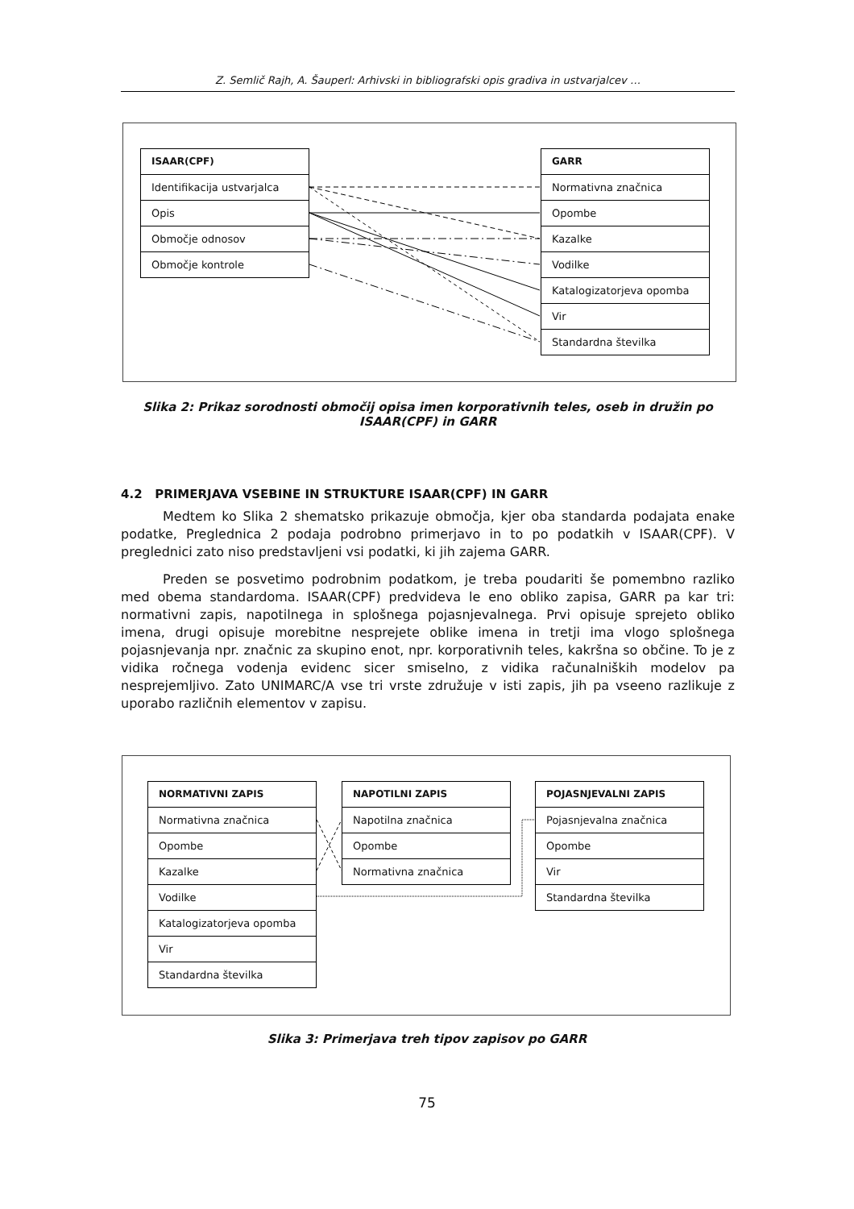Z. Semlič Rajh, A. Šauperl: Arhivski in bibliografski opis gradiva in ustvarjalcev …
ISAAR(CPF)
Identifikacija ustvarjalca
Opis
Območje odnosov
Območje kontrole
GARR
Normativna značnica
Opombe
Kazalke
Vodilke
Katalogizatorjeva opomba
Vir
Standardna številka
Slika 2: Prikaz sorodnosti območij opisa imen korporativnih teles, oseb in družin po ISAAR(CPF) in GARR
4.2 PRIMERJAVA VSEBINE IN STRUKTURE ISAAR(CPF) IN GARR
Medtem ko Slika 2 shematsko prikazuje območja, kjer oba standarda podajata enake podatke, Preglednica 2 podaja podrobno primerjavo in to po podatkih v ISAAR(CPF). V preglednici zato niso predstavljeni vsi podatki, ki jih zajema GARR.
Preden se posvetimo podrobnim podatkom, je treba poudariti še pomembno razliko med obema standardoma. ISAAR(CPF) predvideva le eno obliko zapisa, GARR pa kar tri: normativni zapis, napotilnega in splošnega pojasnjevalnega. Prvi opisuje sprejeto obliko imena, drugi opisuje morebitne nesprejete oblike imena in tretji ima vlogo splošnega pojasnjevanja npr. značnic za skupino enot, npr. korporativnih teles, kakršna so občine. To je z vidika ročnega vodenja evidenc sicer smiselno, z vidika računalniških modelov pa nesprejemljivo. Zato UNIMARC/A vse tri vrste združuje v isti zapis, jih pa vseeno razlikuje z uporabo različnih elementov v zapisu.
NORMATIVNI ZAPIS
Normativna značnica
Opombe
Kazalke
Vodilke
Katalogizatorjeva opomba
Vir
Standardna številka
NAPOTILNI ZAPIS
Napotilna značnica
Opombe
Normativna značnica
POJASNJEVALNI ZAPIS
Pojasnjevalna značnica
Opombe
Vir
Standardna številka
Slika 3: Primerjava treh tipov zapisov po GARR
75